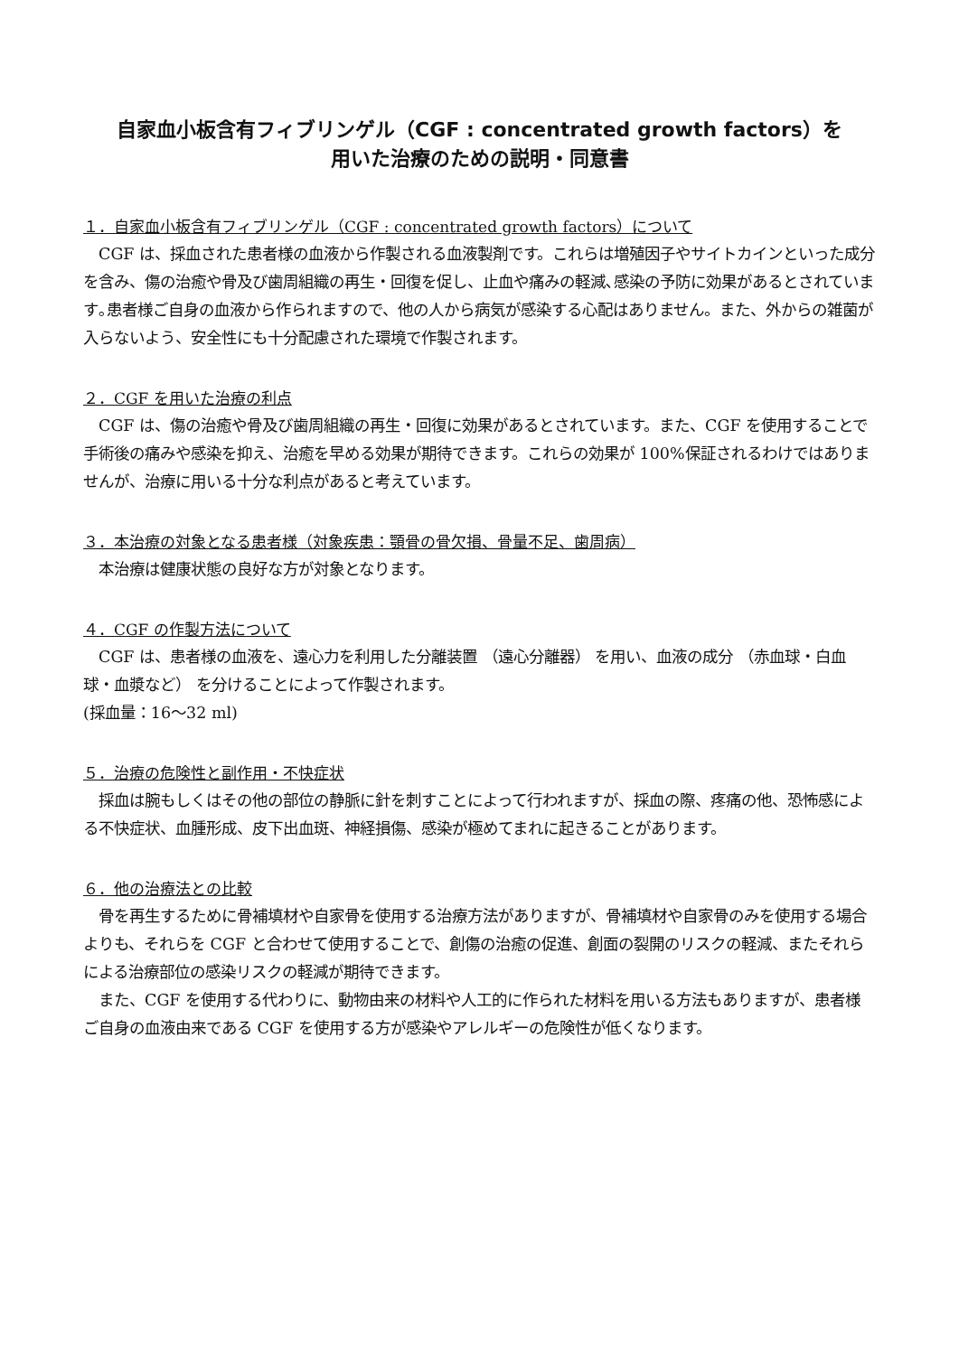自家血小板含有フィブリンゲル（CGF : concentrated growth factors）を
用いた治療のための説明・同意書
１．自家血小板含有フィブリンゲル（CGF : concentrated growth factors）について
　CGF は、採血された患者様の血液から作製される血液製剤です。これらは増殖因子やサイトカインといった成分を含み、傷の治癒や骨及び歯周組織の再生・回復を促し、止血や痛みの軽減､感染の予防に効果があるとされています｡患者様ご自身の血液から作られますので、他の人から病気が感染する心配はありません。また、外からの雑菌が入らないよう、安全性にも十分配慮された環境で作製されます。
２．CGF を用いた治療の利点
　CGF は、傷の治癒や骨及び歯周組織の再生・回復に効果があるとされています。また、CGF を使用することで手術後の痛みや感染を抑え、治癒を早める効果が期待できます。これらの効果が 100%保証されるわけではありませんが、治療に用いる十分な利点があると考えています。
３．本治療の対象となる患者様（対象疾患：顎骨の骨欠損、骨量不足、歯周病）
　本治療は健康状態の良好な方が対象となります。
４．CGF の作製方法について
　CGF は、患者様の血液を、遠心力を利用した分離装置 （遠心分離器） を用い、血液の成分 （赤血球・白血球・血漿など） を分けることによって作製されます。
(採血量：16～32 ml)
５．治療の危険性と副作用・不快症状
　採血は腕もしくはその他の部位の静脈に針を刺すことによって行われますが、採血の際、疼痛の他、恐怖感による不快症状、血腫形成、皮下出血斑、神経損傷、感染が極めてまれに起きることがあります。
６．他の治療法との比較
　骨を再生するために骨補填材や自家骨を使用する治療方法がありますが、骨補填材や自家骨のみを使用する場合よりも、それらを CGF と合わせて使用することで、創傷の治癒の促進、創面の裂開のリスクの軽減、またそれらによる治療部位の感染リスクの軽減が期待できます。
　また、CGF を使用する代わりに、動物由来の材料や人工的に作られた材料を用いる方法もありますが、患者様ご自身の血液由来である CGF を使用する方が感染やアレルギーの危険性が低くなります。